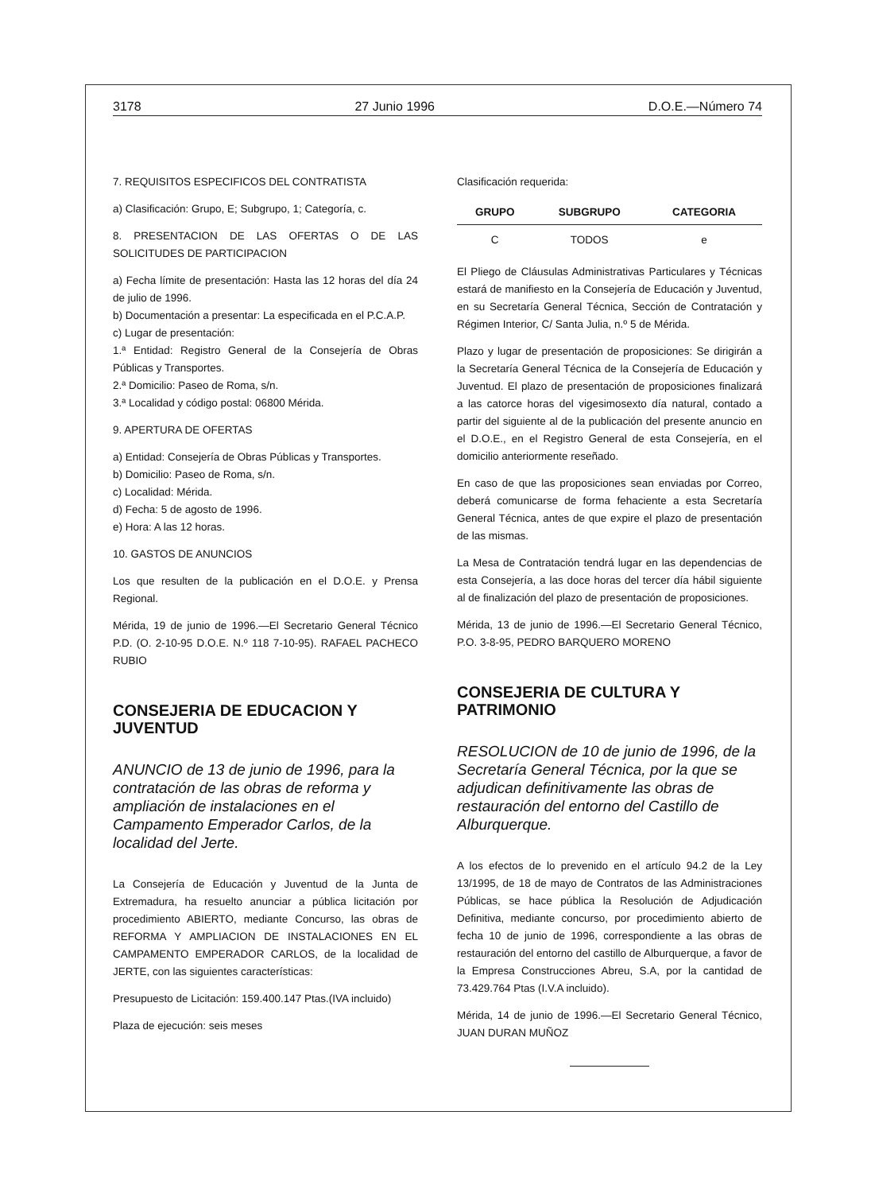3178 27 Junio 1996 D.O.E.—Número 74
7. REQUISITOS ESPECIFICOS DEL CONTRATISTA
a) Clasificación: Grupo, E; Subgrupo, 1; Categoría, c.
8. PRESENTACION DE LAS OFERTAS O DE LAS SOLICITUDES DE PARTICIPACION
a) Fecha límite de presentación: Hasta las 12 horas del día 24 de julio de 1996.
b) Documentación a presentar: La especificada en el P.C.A.P.
c) Lugar de presentación:
1.ª Entidad: Registro General de la Consejería de Obras Públicas y Transportes.
2.ª Domicilio: Paseo de Roma, s/n.
3.ª Localidad y código postal: 06800 Mérida.
9. APERTURA DE OFERTAS
a) Entidad: Consejería de Obras Públicas y Transportes.
b) Domicilio: Paseo de Roma, s/n.
c) Localidad: Mérida.
d) Fecha: 5 de agosto de 1996.
e) Hora: A las 12 horas.
10. GASTOS DE ANUNCIOS
Los que resulten de la publicación en el D.O.E. y Prensa Regional.
Mérida, 19 de junio de 1996.—El Secretario General Técnico P.D. (O. 2-10-95 D.O.E. N.º 118 7-10-95). RAFAEL PACHECO RUBIO
CONSEJERIA DE EDUCACION Y JUVENTUD
ANUNCIO de 13 de junio de 1996, para la contratación de las obras de reforma y ampliación de instalaciones en el Campamento Emperador Carlos, de la localidad del Jerte.
La Consejería de Educación y Juventud de la Junta de Extremadura, ha resuelto anunciar a pública licitación por procedimiento ABIERTO, mediante Concurso, las obras de REFORMA Y AMPLIACION DE INSTALACIONES EN EL CAMPAMENTO EMPERADOR CARLOS, de la localidad de JERTE, con las siguientes características:
Presupuesto de Licitación: 159.400.147 Ptas.(IVA incluido)
Plaza de ejecución: seis meses
Clasificación requerida:
| GRUPO | SUBGRUPO | CATEGORIA |
| --- | --- | --- |
| C | TODOS | e |
El Pliego de Cláusulas Administrativas Particulares y Técnicas estará de manifiesto en la Consejería de Educación y Juventud, en su Secretaría General Técnica, Sección de Contratación y Régimen Interior, C/ Santa Julia, n.º 5 de Mérida.
Plazo y lugar de presentación de proposiciones: Se dirigirán a la Secretaría General Técnica de la Consejería de Educación y Juventud. El plazo de presentación de proposiciones finalizará a las catorce horas del vigesimosexto día natural, contado a partir del siguiente al de la publicación del presente anuncio en el D.O.E., en el Registro General de esta Consejería, en el domicilio anteriormente reseñado.
En caso de que las proposiciones sean enviadas por Correo, deberá comunicarse de forma fehaciente a esta Secretaría General Técnica, antes de que expire el plazo de presentación de las mismas.
La Mesa de Contratación tendrá lugar en las dependencias de esta Consejería, a las doce horas del tercer día hábil siguiente al de finalización del plazo de presentación de proposiciones.
Mérida, 13 de junio de 1996.—El Secretario General Técnico, P.O. 3-8-95, PEDRO BARQUERO MORENO
CONSEJERIA DE CULTURA Y PATRIMONIO
RESOLUCION de 10 de junio de 1996, de la Secretaría General Técnica, por la que se adjudican definitivamente las obras de restauración del entorno del Castillo de Alburquerque.
A los efectos de lo prevenido en el artículo 94.2 de la Ley 13/1995, de 18 de mayo de Contratos de las Administraciones Públicas, se hace pública la Resolución de Adjudicación Definitiva, mediante concurso, por procedimiento abierto de fecha 10 de junio de 1996, correspondiente a las obras de restauración del entorno del castillo de Alburquerque, a favor de la Empresa Construcciones Abreu, S.A, por la cantidad de 73.429.764 Ptas (I.V.A incluido).
Mérida, 14 de junio de 1996.—El Secretario General Técnico, JUAN DURAN MUÑOZ